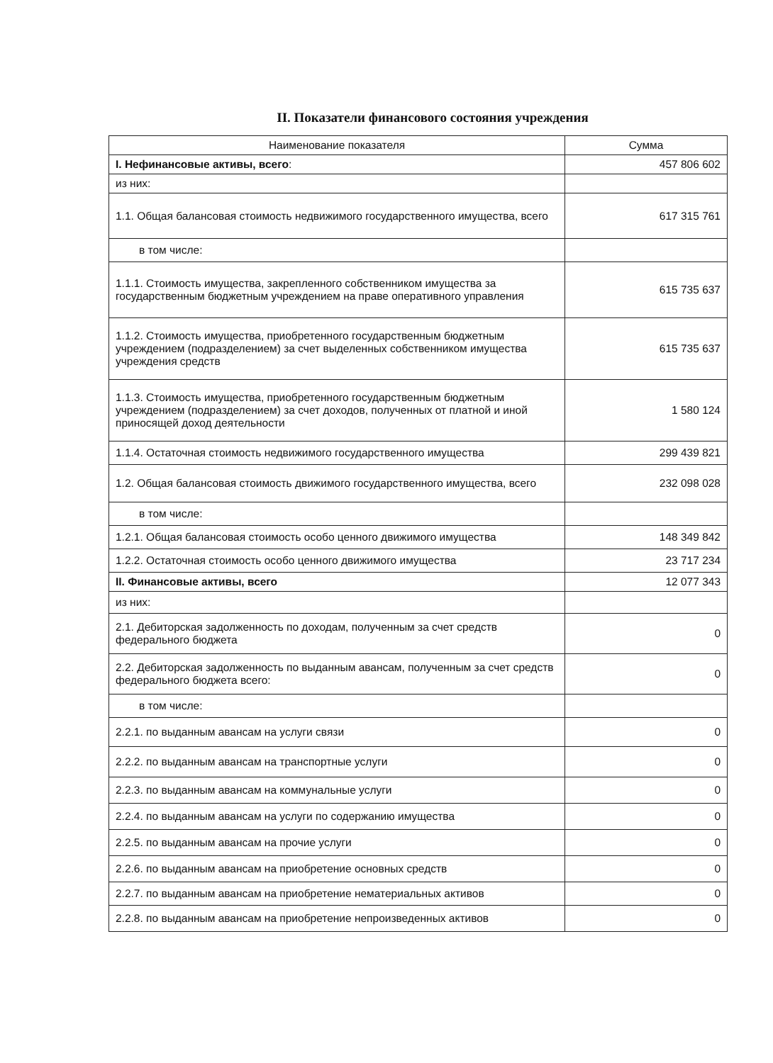II. Показатели финансового состояния учреждения
| Наименование показателя | Сумма |
| --- | --- |
| I. Нефинансовые активы, всего : | 457 806 602 |
| из них: | |
| 1.1. Общая балансовая стоимость недвижимого государственного имущества, всего | 617 315 761 |
| в том числе: | |
| 1.1.1. Стоимость имущества, закрепленного собственником имущества за государственным бюджетным учреждением на праве оперативного управления | 615 735 637 |
| 1.1.2. Стоимость имущества, приобретенного государственным бюджетным учреждением (подразделением) за счет выделенных собственником имущества учреждения средств | 615 735 637 |
| 1.1.3. Стоимость имущества, приобретенного государственным бюджетным учреждением (подразделением) за счет доходов, полученных от платной и иной приносящей доход деятельности | 1 580 124 |
| 1.1.4. Остаточная стоимость недвижимого государственного имущества | 299 439 821 |
| 1.2. Общая балансовая стоимость движимого государственного имущества, всего | 232 098 028 |
| в том числе: | |
| 1.2.1. Общая балансовая стоимость особо ценного движимого имущества | 148 349 842 |
| 1.2.2. Остаточная стоимость особо ценного движимого имущества | 23 717 234 |
| II. Финансовые активы, всего | 12 077 343 |
| из них: | |
| 2.1. Дебиторская задолженность по доходам, полученным за счет средств федерального бюджета | 0 |
| 2.2. Дебиторская задолженность по выданным авансам, полученным за счет средств федерального бюджета всего: | 0 |
| в том числе: | |
| 2.2.1. по выданным авансам на услуги связи | 0 |
| 2.2.2. по выданным авансам на транспортные услуги | 0 |
| 2.2.3. по выданным авансам на коммунальные услуги | 0 |
| 2.2.4. по выданным авансам на услуги по содержанию имущества | 0 |
| 2.2.5. по выданным авансам на прочие услуги | 0 |
| 2.2.6. по выданным авансам на приобретение основных средств | 0 |
| 2.2.7. по выданным авансам на приобретение нематериальных активов | 0 |
| 2.2.8. по выданным авансам на приобретение непроизведенных активов | 0 |